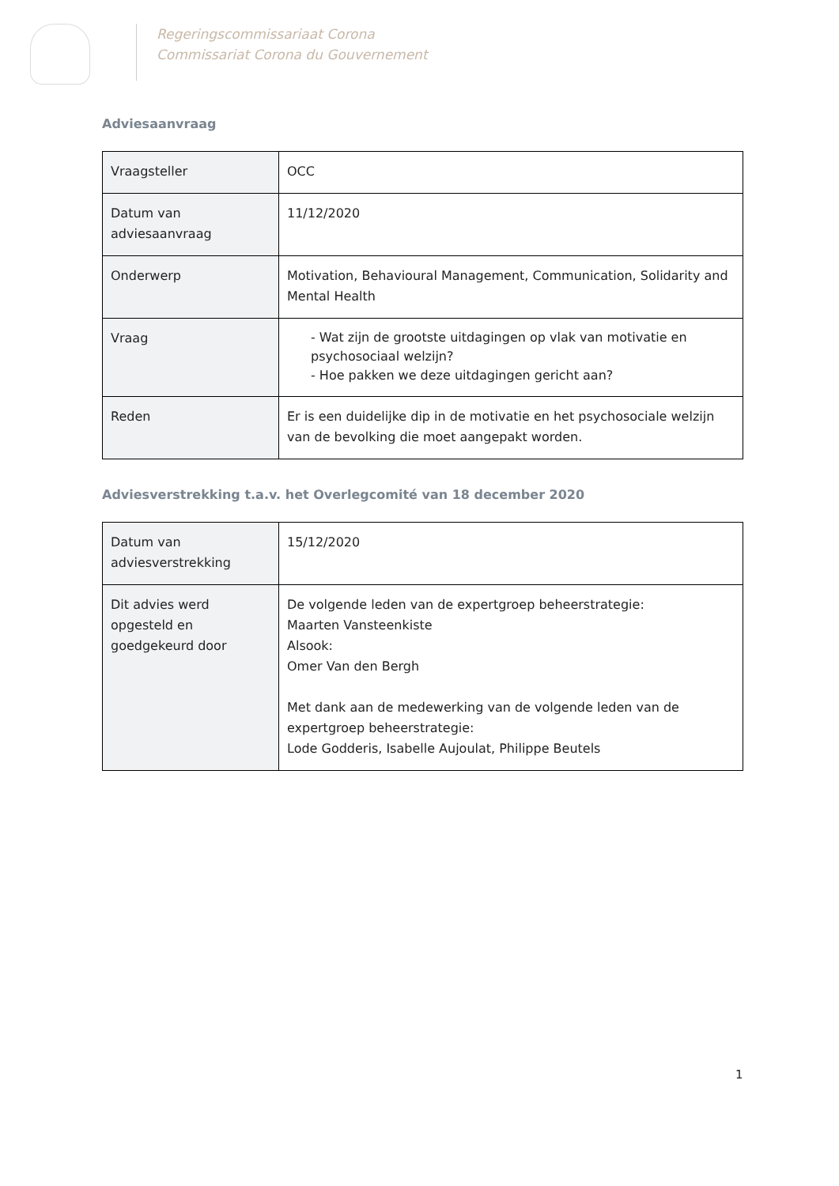Regeringscommissariaat Corona
Commissariat Corona du Gouvernement
Adviesaanvraag
| Vraagsteller | OCC |
| Datum van adviesaanvraag | 11/12/2020 |
| Onderwerp | Motivation, Behavioural Management, Communication, Solidarity and Mental Health |
| Vraag | - Wat zijn de grootste uitdagingen op vlak van motivatie en psychosociaal welzijn? - Hoe pakken we deze uitdagingen gericht aan? |
| Reden | Er is een duidelijke dip in de motivatie en het psychosociale welzijn van de bevolking die moet aangepakt worden. |
Adviesverstrekking t.a.v. het Overlegcomité van 18 december 2020
| Datum van adviesverstrekking | 15/12/2020 |
| Dit advies werd opgesteld en goedgekeurd door | De volgende leden van de expertgroep beheerstrategie: Maarten Vansteenkiste Alsook: Omer Van den Bergh Met dank aan de medewerking van de volgende leden van de expertgroep beheerstrategie: Lode Godderis, Isabelle Aujoulat, Philippe Beutels |
1